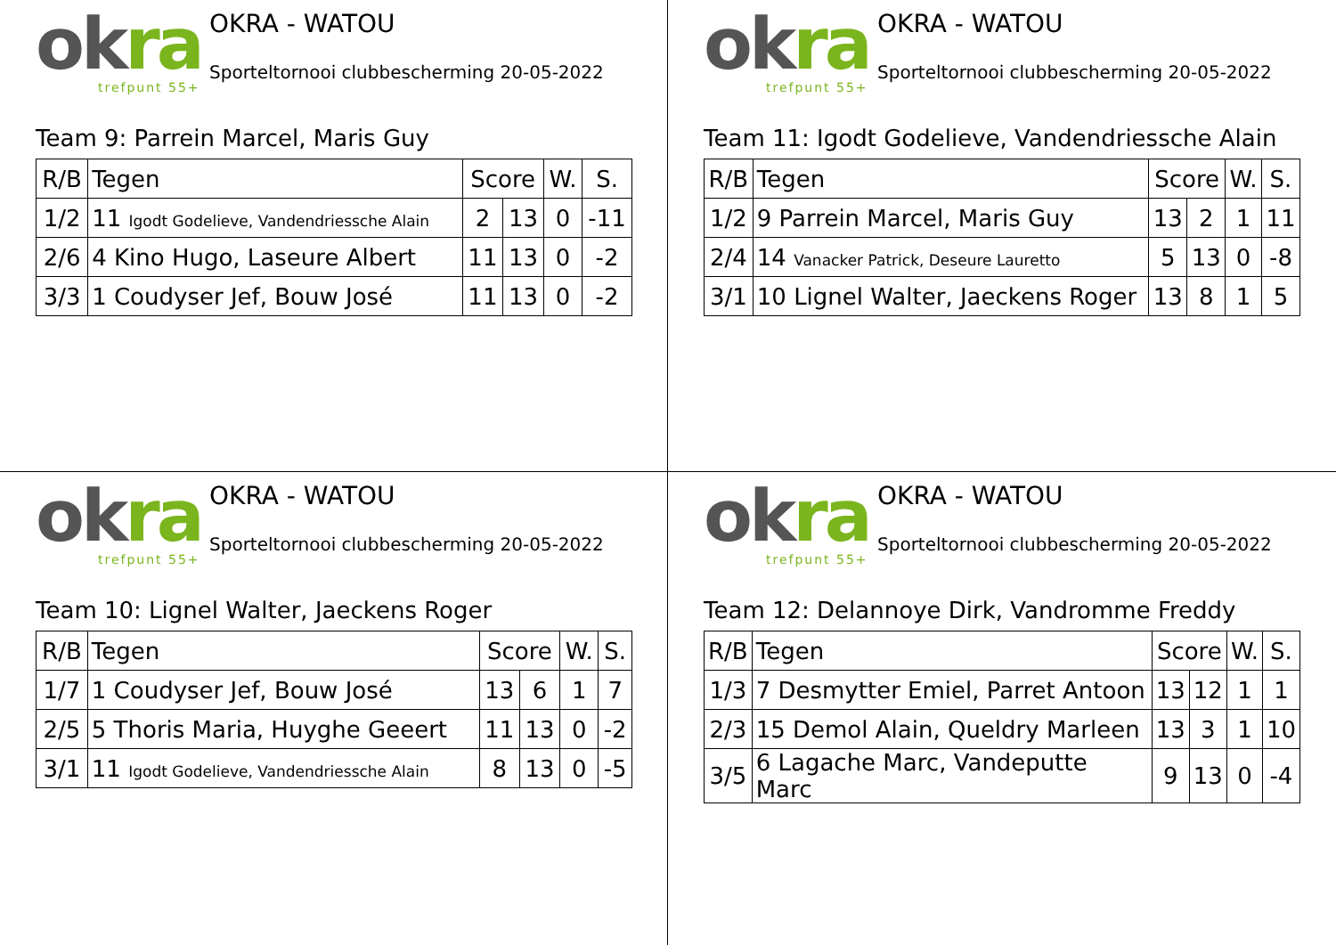okra
trefpunt 55+
OKRA - WATOU
Sporteltornooi clubbescherming 20-05-2022
Team 9: Parrein Marcel, Maris Guy
| R/B | Tegen | Score | | W. | S. |
| --- | --- | --- | --- | --- | --- |
| 1/2 | 11 Igodt Godelieve, Vandendriessche Alain | 2 | 13 | 0 | -11 |
| 2/6 | 4 Kino Hugo, Laseure Albert | 11 | 13 | 0 | -2 |
| 3/3 | 1 Coudyser Jef, Bouw José | 11 | 13 | 0 | -2 |
okra
trefpunt 55+
OKRA - WATOU
Sporteltornooi clubbescherming 20-05-2022
Team 11: Igodt Godelieve, Vandendriessche Alain
| R/B | Tegen | Score | | W. | S. |
| --- | --- | --- | --- | --- | --- |
| 1/2 | 9 Parrein Marcel, Maris Guy | 13 | 2 | 1 | 11 |
| 2/4 | 14 Vanacker Patrick, Deseure Lauretto | 5 | 13 | 0 | -8 |
| 3/1 | 10 Lignel Walter, Jaeckens Roger | 13 | 8 | 1 | 5 |
okra
trefpunt 55+
OKRA - WATOU
Sporteltornooi clubbescherming 20-05-2022
Team 10: Lignel Walter, Jaeckens Roger
| R/B | Tegen | Score | | W. | S. |
| --- | --- | --- | --- | --- | --- |
| 1/7 | 1 Coudyser Jef, Bouw José | 13 | 6 | 1 | 7 |
| 2/5 | 5 Thoris Maria, Huyghe Geeert | 11 | 13 | 0 | -2 |
| 3/1 | 11 Igodt Godelieve, Vandendriessche Alain | 8 | 13 | 0 | -5 |
okra
trefpunt 55+
OKRA - WATOU
Sporteltornooi clubbescherming 20-05-2022
Team 12: Delannoye Dirk, Vandromme Freddy
| R/B | Tegen | Score | | W. | S. |
| --- | --- | --- | --- | --- | --- |
| 1/3 | 7 Desmytter Emiel, Parret Antoon | 13 | 12 | 1 | 1 |
| 2/3 | 15 Demol Alain, Queldry Marleen | 13 | 3 | 1 | 10 |
| 3/5 | 6 Lagache Marc, Vandeputte Marc | 9 | 13 | 0 | -4 |